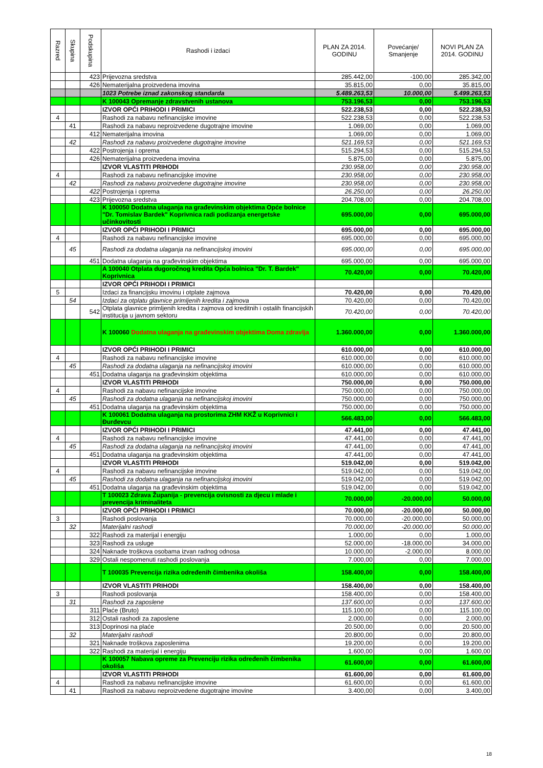| Razred | Skupina | Podskupina | Rashodi i izdaci | PLAN ZA 2014. GODINU | Povećanje/ Smanjenje | NOVI PLAN ZA 2014. GODINU |
| --- | --- | --- | --- | --- | --- | --- |
| | | 423 | Prijevozna sredstva | 285.442,00 | -100,00 | 285.342,00 |
| | | 426 | Nematerijalna proizvedena imovina | 35.815,00 | 0,00 | 35.815,00 |
| | | | 1023 Potrebe iznad zakonskog standarda | 5.489.263,53 | 10.000,00 | 5.499.263,53 |
| | | | K 100043 Opremanje zdravstvenih ustanova | 753.196,53 | 0,00 | 753.196,53 |
| | | | IZVOR OPĆI PRIHODI I PRIMICI | 522.238,53 | 0,00 | 522.238,53 |
| 4 | | | Rashodi za nabavu nefinancijske imovine | 522.238,53 | 0,00 | 522.238,53 |
| | 41 | | Rashodi za nabavu neproizvedene dugotrajne imovine | 1.069,00 | 0,00 | 1.069,00 |
| | | 412 | Nematerijalna imovina | 1.069,00 | 0,00 | 1.069,00 |
| | 42 | | Rashodi za nabavu proizvedene dugotrajne imovine | 521.169,53 | 0,00 | 521.169,53 |
| | | 422 | Postrojenja i oprema | 515.294,53 | 0,00 | 515.294,53 |
| | | 426 | Nematerijalna proizvedena imovina | 5.875,00 | 0,00 | 5.875,00 |
| | | | IZVOR VLASTITI PRIHODI | 230.958,00 | 0,00 | 230.958,00 |
| 4 | | | Rashodi za nabavu nefinancijske imovine | 230.958,00 | 0,00 | 230.958,00 |
| | 42 | | Rashodi za nabavu proizvedene dugotrajne imovine | 230.958,00 | 0,00 | 230.958,00 |
| | | 422 | Postrojenja i oprema | 26.250,00 | 0,00 | 26.250,00 |
| | | 423 | Prijevozna sredstva | 204.708,00 | 0,00 | 204.708,00 |
| | | | K 100050 Dodatna ulaganja na građevinskim objektima Opće bolnice "Dr. Tomislav Bardek" Koprivnica radi podizanja energetske učinkovitosti | 695.000,00 | 0,00 | 695.000,00 |
| | | | IZVOR OPĆI PRIHODI I PRIMICI | 695.000,00 | 0,00 | 695.000,00 |
| 4 | | | Rashodi za nabavu nefinancijske imovine | 695.000,00 | 0,00 | 695.000,00 |
| | 45 | | Rashodi za dodatna ulaganja na nefinancijskoj imovini | 695.000,00 | 0,00 | 695.000,00 |
| | | 451 | Dodatna ulaganja na građevinskim objektima | 695.000,00 | 0,00 | 695.000,00 |
| | | | A 100040 Otplata dugoročnog kredita Opća bolnica "Dr. T. Bardek" Koprivnica | 70.420,00 | 0,00 | 70.420,00 |
| | | | IZVOR OPĆI PRIHODI I PRIMICI | | | |
| 5 | | | Izdaci za financijsku imovinu i otplate zajmova | 70.420,00 | 0,00 | 70.420,00 |
| | 54 | | Izdaci za otplatu glavnice primljenih kredita i zajmova | 70.420,00 | 0,00 | 70.420,00 |
| | | 542 | Otplata glavnice primljenih kredita i zajmova od kreditnih i ostalih financijskih institucija u javnom sektoru | 70.420,00 | 0,00 | 70.420,00 |
| | | | K 100060 Dodatna ulaganja na građevinskim objektima Doma zdravlja | 1.360.000,00 | 0,00 | 1.360.000,00 |
| | | | IZVOR OPĆI PRIHODI I PRIMICI | 610.000,00 | 0,00 | 610.000,00 |
| 4 | | | Rashodi za nabavu nefinancijske imovine | 610.000,00 | 0,00 | 610.000,00 |
| | 45 | | Rashodi za dodatna ulaganja na nefinancijskoj imovini | 610.000,00 | 0,00 | 610.000,00 |
| | | 451 | Dodatna ulaganja na građevinskim objektima | 610.000,00 | 0,00 | 610.000,00 |
| | | | IZVOR VLASTITI PRIHODI | 750.000,00 | 0,00 | 750.000,00 |
| 4 | | | Rashodi za nabavu nefinancijske imovine | 750.000,00 | 0,00 | 750.000,00 |
| | 45 | | Rashodi za dodatna ulaganja na nefinancijskoj imovini | 750.000,00 | 0,00 | 750.000,00 |
| | | 451 | Dodatna ulaganja na građevinskim objektima | 750.000,00 | 0,00 | 750.000,00 |
| | | | K 100061 Dodatna ulaganja na prostorima ZHM KKŽ u Koprivnici i Đurđevcu | 566.483,00 | 0,00 | 566.483,00 |
| | | | IZVOR OPĆI PRIHODI I PRIMICI | 47.441,00 | 0,00 | 47.441,00 |
| 4 | | | Rashodi za nabavu nefinancijske imovine | 47.441,00 | 0,00 | 47.441,00 |
| | 45 | | Rashodi za dodatna ulaganja na nefinancijskoj imovini | 47.441,00 | 0,00 | 47.441,00 |
| | | 451 | Dodatna ulaganja na građevinskim objektima | 47.441,00 | 0,00 | 47.441,00 |
| | | | IZVOR VLASTITI PRIHODI | 519.042,00 | 0,00 | 519.042,00 |
| 4 | | | Rashodi za nabavu nefinancijske imovine | 519.042,00 | 0,00 | 519.042,00 |
| | 45 | | Rashodi za dodatna ulaganja na nefinancijskoj imovini | 519.042,00 | 0,00 | 519.042,00 |
| | | 451 | Dodatna ulaganja na građevinskim objektima | 519.042,00 | 0,00 | 519.042,00 |
| | | | T 100023 Zdrava Županija - prevencija ovisnosti za djecu i mlade i prevencija kriminaliteta | 70.000,00 | -20.000,00 | 50.000,00 |
| | | | IZVOR OPĆI PRIHODI I PRIMICI | 70.000,00 | -20.000,00 | 50.000,00 |
| 3 | | | Rashodi poslovanja | 70.000,00 | -20.000,00 | 50.000,00 |
| | 32 | | Materijalni rashodi | 70.000,00 | -20.000,00 | 50.000,00 |
| | | 322 | Rashodi za materijal i energiju | 1.000,00 | 0,00 | 1.000,00 |
| | | 323 | Rashodi za usluge | 52.000,00 | -18.000,00 | 34.000,00 |
| | | 324 | Naknade troškova osobama izvan radnog odnosa | 10.000,00 | -2.000,00 | 8.000,00 |
| | | 329 | Ostali nespomenuti rashodi poslovanja | 7.000,00 | 0,00 | 7.000,00 |
| | | | T 100035 Prevencija rizika određenih čimbenika okoliša | 158.400,00 | 0,00 | 158.400,00 |
| | | | IZVOR VLASTITI PRIHODI | 158.400,00 | 0,00 | 158.400,00 |
| 3 | | | Rashodi poslovanja | 158.400,00 | 0,00 | 158.400,00 |
| | 31 | | Rashodi za zaposlene | 137.600,00 | 0,00 | 137.600,00 |
| | | 311 | Plaće (Bruto) | 115.100,00 | 0,00 | 115.100,00 |
| | | 312 | Ostali rashodi za zaposlene | 2.000,00 | 0,00 | 2.000,00 |
| | | 313 | Doprinosi na plaće | 20.500,00 | 0,00 | 20.500,00 |
| | 32 | | Materijalni rashodi | 20.800,00 | 0,00 | 20.800,00 |
| | | 321 | Naknade troškova zaposlenima | 19.200,00 | 0,00 | 19.200,00 |
| | | 322 | Rashodi za materijal i energiju | 1.600,00 | 0,00 | 1.600,00 |
| | | | K 100057 Nabava opreme za Prevenciju rizika određenih čimbenika okoliša | 61.600,00 | 0,00 | 61.600,00 |
| | | | IZVOR VLASTITI PRIHODI | 61.600,00 | 0,00 | 61.600,00 |
| 4 | | | Rashodi za nabavu nefinancijske imovine | 61.600,00 | 0,00 | 61.600,00 |
| | 41 | | Rashodi za nabavu neproizvedene dugotrajne imovine | 3.400,00 | 0,00 | 3.400,00 |
18